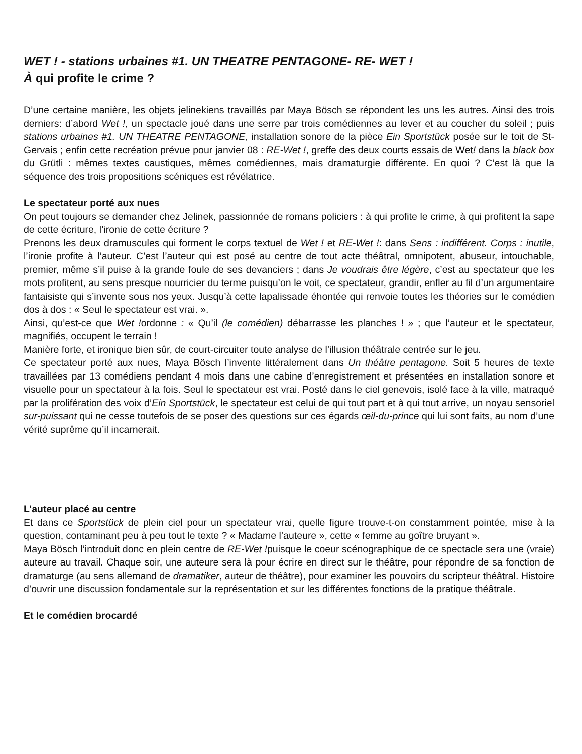WET ! - stations urbaines #1. UN THEATRE PENTAGONE- RE- WET !
À qui profite le crime ?
D’une certaine manière, les objets jelinekiens travaillés par Maya Bösch se répondent les uns les autres. Ainsi des trois derniers: d’abord Wet !, un spectacle joué dans une serre par trois comédiennes au lever et au coucher du soleil ; puis stations urbaines #1. UN THEATRE PENTAGONE, installation sonore de la pièce Ein Sportstück posée sur le toit de St-Gervais ; enfin cette recréation prévue pour janvier 08 : RE-Wet !, greffe des deux courts essais de Wet! dans la black box du Grütli : mêmes textes caustiques, mêmes comédiennes, mais dramaturgie différente. En quoi ? C’est là que la séquence des trois propositions scéniques est révélatrice.
Le spectateur porté aux nues
On peut toujours se demander chez Jelinek, passionnée de romans policiers : à qui profite le crime, à qui profitent la sape de cette écriture, l’ironie de cette écriture ?
Prenons les deux dramuscules qui forment le corps textuel de Wet ! et RE-Wet !: dans Sens : indifférent. Corps : inutile, l’ironie profite à l’auteur. C’est l’auteur qui est posé au centre de tout acte théâtral, omnipotent, abuseur, intouchable, premier, même s’il puise à la grande foule de ses devanciers ; dans Je voudrais être légère, c’est au spectateur que les mots profitent, au sens presque nourricier du terme puisqu’on le voit, ce spectateur, grandir, enfler au fil d’un argumentaire fantaisiste qui s’invente sous nos yeux. Jusqu’à cette lapalissade éhontée qui renvoie toutes les théories sur le comédien dos à dos : « Seul le spectateur est vrai. ».
Ainsi, qu’est-ce que Wet !ordonne : « Qu’il (le comédien) débarrasse les planches ! » ; que l’auteur et le spectateur, magnifiés, occupent le terrain !
Manière forte, et ironique bien sûr, de court-circuiter toute analyse de l’illusion théâtrale centrée sur le jeu.
Ce spectateur porté aux nues, Maya Bösch l’invente littéralement dans Un théâtre pentagone. Soit 5 heures de texte travaillées par 13 comédiens pendant 4 mois dans une cabine d’enregistrement et présentées en installation sonore et visuelle pour un spectateur à la fois. Seul le spectateur est vrai. Posté dans le ciel genevois, isolé face à la ville, matraqué par la prolifération des voix d’Ein Sportstück, le spectateur est celui de qui tout part et à qui tout arrive, un noyau sensoriel sur-puissant qui ne cesse toutefois de se poser des questions sur ces égards œil-du-prince qui lui sont faits, au nom d’une vérité suprême qu’il incarnerait.
L’auteur placé au centre
Et dans ce Sportstück de plein ciel pour un spectateur vrai, quelle figure trouve-t-on constamment pointée, mise à la question, contaminant peu à peu tout le texte ? « Madame l’auteure », cette « femme au goître bruyant ».
Maya Bösch l’introduit donc en plein centre de RE-Wet !puisque le coeur scénographique de ce spectacle sera une (vraie) auteure au travail. Chaque soir, une auteure sera là pour écrire en direct sur le théâtre, pour répondre de sa fonction de dramaturge (au sens allemand de dramatiker, auteur de théâtre), pour examiner les pouvoirs du scripteur théâtral. Histoire d’ouvrir une discussion fondamentale sur la représentation et sur les différentes fonctions de la pratique théâtrale.
Et le comédien brocardé